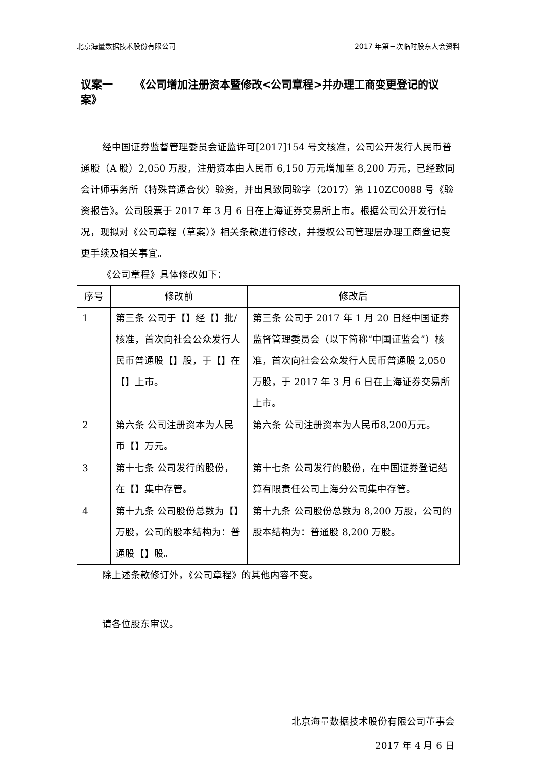北京海量数据技术股份有限公司 2017 年第三次临时股东大会资料
议案一 《公司增加注册资本暨修改<公司章程>并办理工商变更登记的议案》
经中国证券监督管理委员会证监许可[2017]154 号文核准，公司公开发行人民币普通股（A 股）2,050 万股，注册资本由人民币 6,150 万元增加至 8,200 万元，已经致同会计师事务所（特殊普通合伙）验资，并出具致同验字（2017）第 110ZC0088 号《验资报告》。公司股票于 2017 年 3 月 6 日在上海证券交易所上市。根据公司公开发行情况，现拟对《公司章程（草案）》相关条款进行修改，并授权公司管理层办理工商登记变更手续及相关事宜。
《公司章程》具体修改如下：
| 序号 | 修改前 | 修改后 |
| --- | --- | --- |
| 1 | 第三条 公司于【】经【】批/核准，首次向社会公众发行人民币普通股【】股，于【】在【】上市。 | 第三条 公司于 2017 年 1 月 20 日经中国证券监督管理委员会（以下简称“中国证监会”）核准，首次向社会公众发行人民币普通股 2,050 万股，于 2017 年 3 月 6 日在上海证券交易所上市。 |
| 2 | 第六条 公司注册资本为人民币【】万元。 | 第六条 公司注册资本为人民币8,200万元。 |
| 3 | 第十七条 公司发行的股份，在【】集中存管。 | 第十七条 公司发行的股份，在中国证券登记结算有限责任公司上海分公司集中存管。 |
| 4 | 第十九条 公司股份总数为【】万股，公司的股本结构为：普通股【】股。 | 第十九条 公司股份总数为 8,200 万股，公司的股本结构为：普通股 8,200 万股。 |
除上述条款修订外，《公司章程》的其他内容不变。
请各位股东审议。
北京海量数据技术股份有限公司董事会
2017 年 4 月 6 日